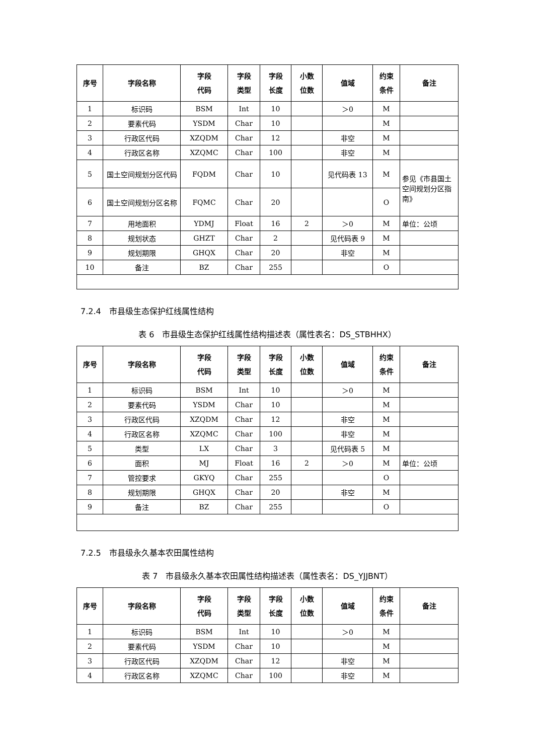| 序号 | 字段名称 | 字段 代码 | 字段 类型 | 字段 长度 | 小数 位数 | 值域 | 约束 条件 | 备注 |
| --- | --- | --- | --- | --- | --- | --- | --- | --- |
| 1 | 标识码 | BSM | Int | 10 | | ＞0 | M | |
| 2 | 要素代码 | YSDM | Char | 10 | | | M | |
| 3 | 行政区代码 | XZQDM | Char | 12 | | 非空 | M | |
| 4 | 行政区名称 | XZQMC | Char | 100 | | 非空 | M | |
| 5 | 国土空间规划分区代码 | FQDM | Char | 10 | | 见代码表 13 | M | 参见《市县国土空间规划分区指南》 |
| 6 | 国土空间规划分区名称 | FQMC | Char | 20 | | | O | |
| 7 | 用地面积 | YDMJ | Float | 16 | 2 | ＞0 | M | 单位：公顷 |
| 8 | 规划状态 | GHZT | Char | 2 | | 见代码表 9 | M | |
| 9 | 规划期限 | GHQX | Char | 20 | | 非空 | M | |
| 10 | 备注 | BZ | Char | 255 | | | O | |
7.2.4　市县级生态保护红线属性结构
表 6　市县级生态保护红线属性结构描述表（属性表名：DS_STBHHX）
| 序号 | 字段名称 | 字段 代码 | 字段 类型 | 字段 长度 | 小数 位数 | 值域 | 约束 条件 | 备注 |
| --- | --- | --- | --- | --- | --- | --- | --- | --- |
| 1 | 标识码 | BSM | Int | 10 | | ＞0 | M | |
| 2 | 要素代码 | YSDM | Char | 10 | | | M | |
| 3 | 行政区代码 | XZQDM | Char | 12 | | 非空 | M | |
| 4 | 行政区名称 | XZQMC | Char | 100 | | 非空 | M | |
| 5 | 类型 | LX | Char | 3 | | 见代码表 5 | M | |
| 6 | 面积 | MJ | Float | 16 | 2 | ＞0 | M | 单位：公顷 |
| 7 | 管控要求 | GKYQ | Char | 255 | | | O | |
| 8 | 规划期限 | GHQX | Char | 20 | | 非空 | M | |
| 9 | 备注 | BZ | Char | 255 | | | O | |
7.2.5　市县级永久基本农田属性结构
表 7　市县级永久基本农田属性结构描述表（属性表名：DS_YJJBNT）
| 序号 | 字段名称 | 字段 代码 | 字段 类型 | 字段 长度 | 小数 位数 | 值域 | 约束 条件 | 备注 |
| --- | --- | --- | --- | --- | --- | --- | --- | --- |
| 1 | 标识码 | BSM | Int | 10 | | ＞0 | M | |
| 2 | 要素代码 | YSDM | Char | 10 | | | M | |
| 3 | 行政区代码 | XZQDM | Char | 12 | | 非空 | M | |
| 4 | 行政区名称 | XZQMC | Char | 100 | | 非空 | M | |